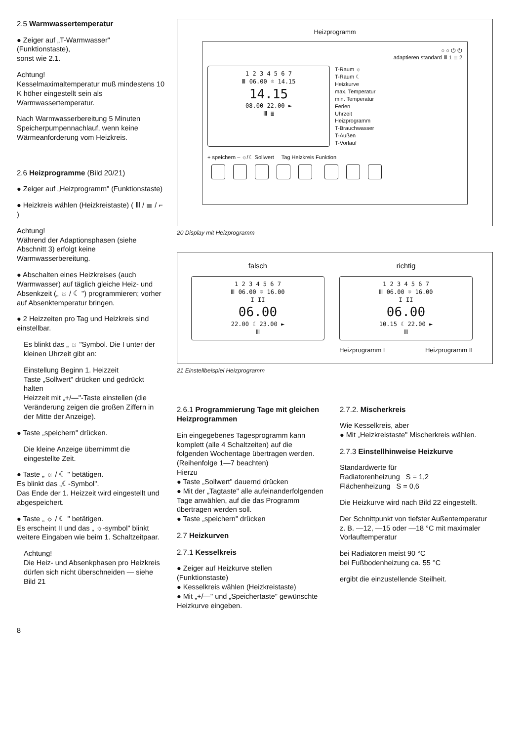2.5 Warmwassertemperatur
● Zeiger auf „T-Warmwasser" (Funktionstaste),
sonst wie 2.1.
Achtung!
Kesselmaximaltemperatur muß mindestens 10 K höher eingestellt sein als Warmwassertemperatur.
Nach Warmwasserbereitung 5 Minuten Speicherpumpennachlauf, wenn keine Wärmeanforderung vom Heizkreis.
2.6 Heizprogramme (Bild 20/21)
● Zeiger auf „Heizprogramm" (Funktionstaste)
● Heizkreis wählen (Heizkreistaste) ( Ⅲ / ≣ / ⌐ )
Achtung!
Während der Adaptionsphasen (siehe Abschnitt 3) erfolgt keine Warmwasserbereitung.
● Abschalten eines Heizkreises (auch Warmwasser) auf täglich gleiche Heiz- und Absenkzeit („ ☼ / ☾ ") programmieren; vorher auf Absenktemperatur bringen.
● 2 Heizzeiten pro Tag und Heizkreis sind einstellbar.
Es blinkt das „ ☼ "Symbol. Die I unter der kleinen Uhrzeit gibt an:
Einstellung Beginn 1. Heizzeit
Taste „Sollwert" drücken und gedrückt halten
Heizzeit mit „+/—"-Taste einstellen (die Veränderung zeigen die großen Ziffern in der Mitte der Anzeige).
● Taste „speichern" drücken.
Die kleine Anzeige übernimmt die eingestellte Zeit.
● Taste „ ☼ / ☾ " betätigen.
Es blinkt das „☾-Symbol".
Das Ende der 1. Heizzeit wird eingestellt und abgespeichert.
● Taste „ ☼ / ☾ " betätigen.
Es erscheint II und das „ ☼-symbol" blinkt
weitere Eingaben wie beim 1. Schaltzeitpaar.
Achtung!
Die Heiz- und Absenkphasen pro Heizkreis dürfen sich nicht überschneiden — siehe Bild 21
8
Heizprogramm
○ ○ ⏻ ⏻
adaptieren standard Ⅲ 1 ≣ 2
1 2 3 4 5 6 7
Ⅲ 06.00 ☼ 14.15
14.15
08.00 22.00 ►
Ⅲ ≣
T-Raum ☼
T-Raum ☾
Heizkurve
max. Temperatur
min. Temperatur
Ferien
Uhrzeit
Heizprogramm
T-Brauchwasser
T-Außen
T-Vorlauf
+ speichern – ☼/☾ Sollwert Tag Heizkreis Funktion
20 Display mit Heizprogramm
falsch
1 2 3 4 5 6 7
Ⅲ 06.00 ☼ 16.00
I II
06.00
22.00 ☾ 23.00 ►
Ⅲ
richtig
1 2 3 4 5 6 7
Ⅲ 06.00 ☼ 16.00
I II
06.00
10.15 ☾ 22.00 ►
Ⅲ
Heizprogramm I Heizprogramm II
21 Einstellbeispiel Heizprogramm
2.6.1 Programmierung Tage mit gleichen Heizprogrammen
Ein eingegebenes Tagesprogramm kann komplett (alle 4 Schaltzeiten) auf die folgenden Wochentage übertragen werden. (Reihenfolge 1—7 beachten)
Hierzu
● Taste „Sollwert" dauernd drücken
● Mit der „Tagtaste" alle aufeinanderfolgenden Tage anwählen, auf die das Programm übertragen werden soll.
● Taste „speichern" drücken
2.7 Heizkurven
2.7.1 Kesselkreis
● Zeiger auf Heizkurve stellen (Funktionstaste)
● Kesselkreis wählen (Heizkreistaste)
● Mit „+/—" und „Speichertaste" gewünschte Heizkurve eingeben.
2.7.2. Mischerkreis
Wie Kesselkreis, aber
● Mit „Heizkreistaste" Mischerkreis wählen.
2.7.3 Einstellhinweise Heizkurve
Standardwerte für
Radiatorenheizung S = 1,2
Flächenheizung S = 0,6
Die Heizkurve wird nach Bild 22 eingestellt.
Der Schnittpunkt von tiefster Außentemperatur z. B. —12, —15 oder —18 °C mit maximaler Vorlauftemperatur
bei Radiatoren meist 90 °C
bei Fußbodenheizung ca. 55 °C
ergibt die einzustellende Steilheit.